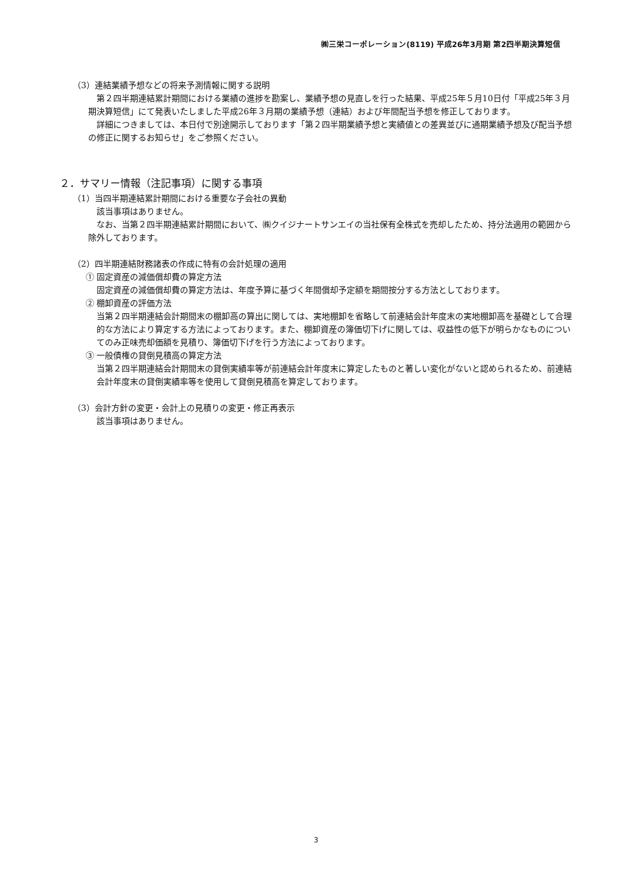㈱三栄コーポレーション(8119) 平成26年3月期 第2四半期決算短信
（3）連結業績予想などの将来予測情報に関する説明
第２四半期連結累計期間における業績の進捗を勘案し、業績予想の見直しを行った結果、平成25年５月10日付「平成25年３月期決算短信」にて発表いたしました平成26年３月期の業績予想（連結）および年間配当予想を修正しております。
詳細につきましては、本日付で別途開示しております「第２四半期業績予想と実績値との差異並びに通期業績予想及び配当予想の修正に関するお知らせ」をご参照ください。
２．サマリー情報（注記事項）に関する事項
（1）当四半期連結累計期間における重要な子会社の異動
該当事項はありません。
なお、当第２四半期連結累計期間において、㈱クイジナートサンエイの当社保有全株式を売却したため、持分法適用の範囲から除外しております。
（2）四半期連結財務諸表の作成に特有の会計処理の適用
① 固定資産の減価償却費の算定方法
固定資産の減価償却費の算定方法は、年度予算に基づく年間償却予定額を期間按分する方法としております。
② 棚卸資産の評価方法
当第２四半期連結会計期間末の棚卸高の算出に関しては、実地棚卸を省略して前連結会計年度末の実地棚卸高を基礎として合理的な方法により算定する方法によっております。また、棚卸資産の簿価切下げに関しては、収益性の低下が明らかなものについてのみ正味売却価額を見積り、簿価切下げを行う方法によっております。
③ 一般債権の貸倒見積高の算定方法
当第２四半期連結会計期間末の貸倒実績率等が前連結会計年度末に算定したものと著しい変化がないと認められるため、前連結会計年度末の貸倒実績率等を使用して貸倒見積高を算定しております。
（3）会計方針の変更・会計上の見積りの変更・修正再表示
該当事項はありません。
3